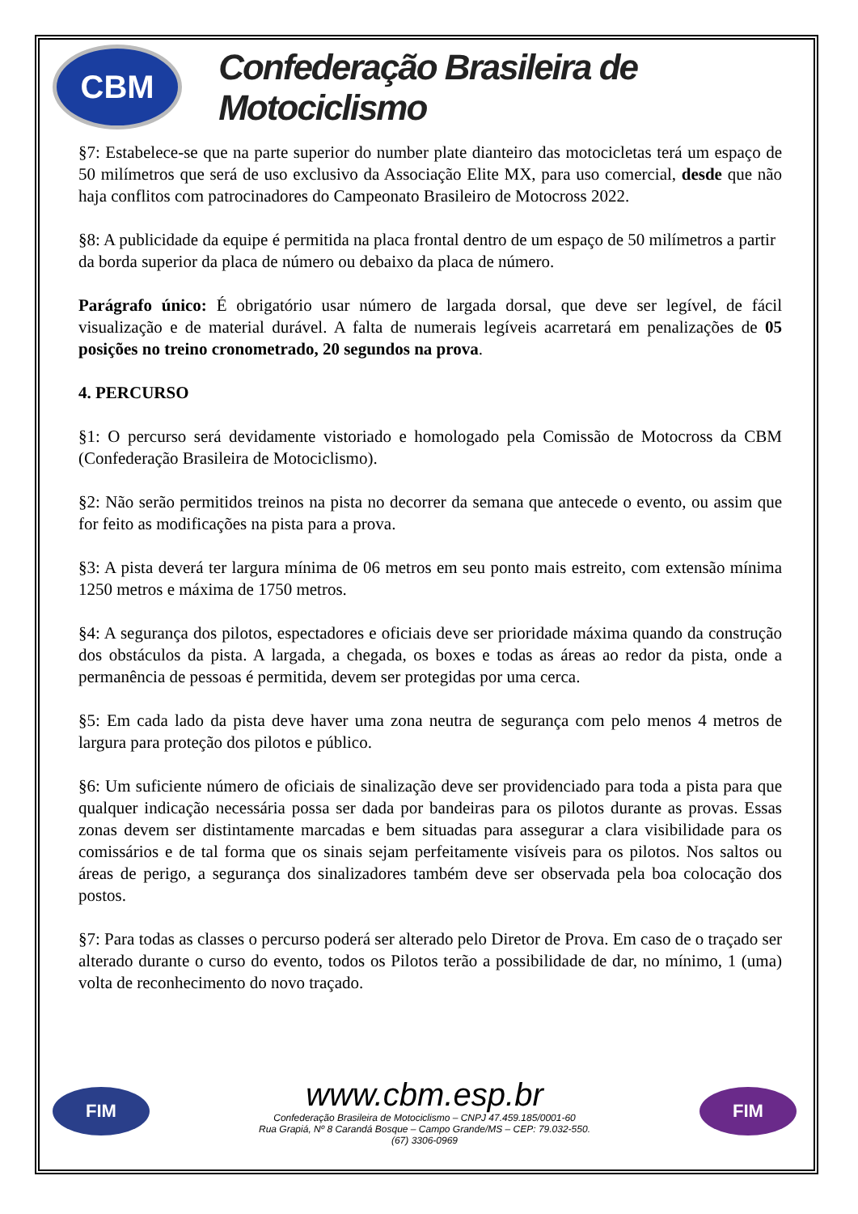CBM
Confederação Brasileira de Motociclismo
§7: Estabelece-se que na parte superior do number plate dianteiro das motocicletas terá um espaço de 50 milímetros que será de uso exclusivo da Associação Elite MX, para uso comercial, desde que não haja conflitos com patrocinadores do Campeonato Brasileiro de Motocross 2022.
§8: A publicidade da equipe é permitida na placa frontal dentro de um espaço de 50 milímetros a partir da borda superior da placa de número ou debaixo da placa de número.
Parágrafo único: É obrigatório usar número de largada dorsal, que deve ser legível, de fácil visualização e de material durável. A falta de numerais legíveis acarretará em penalizações de 05 posições no treino cronometrado, 20 segundos na prova.
4. PERCURSO
§1: O percurso será devidamente vistoriado e homologado pela Comissão de Motocross da CBM (Confederação Brasileira de Motociclismo).
§2: Não serão permitidos treinos na pista no decorrer da semana que antecede o evento, ou assim que for feito as modificações na pista para a prova.
§3: A pista deverá ter largura mínima de 06 metros em seu ponto mais estreito, com extensão mínima 1250 metros e máxima de 1750 metros.
§4: A segurança dos pilotos, espectadores e oficiais deve ser prioridade máxima quando da construção dos obstáculos da pista. A largada, a chegada, os boxes e todas as áreas ao redor da pista, onde a permanência de pessoas é permitida, devem ser protegidas por uma cerca.
§5: Em cada lado da pista deve haver uma zona neutra de segurança com pelo menos 4 metros de largura para proteção dos pilotos e público.
§6: Um suficiente número de oficiais de sinalização deve ser providenciado para toda a pista para que qualquer indicação necessária possa ser dada por bandeiras para os pilotos durante as provas. Essas zonas devem ser distintamente marcadas e bem situadas para assegurar a clara visibilidade para os comissários e de tal forma que os sinais sejam perfeitamente visíveis para os pilotos. Nos saltos ou áreas de perigo, a segurança dos sinalizadores também deve ser observada pela boa colocação dos postos.
§7: Para todas as classes o percurso poderá ser alterado pelo Diretor de Prova. Em caso de o traçado ser alterado durante o curso do evento, todos os Pilotos terão a possibilidade de dar, no mínimo, 1 (uma) volta de reconhecimento do novo traçado.
FIM
www.cbm.esp.br
Confederação Brasileira de Motociclismo – CNPJ 47.459.185/0001-60
Rua Grapiá, Nº 8 Carandá Bosque – Campo Grande/MS – CEP: 79.032-550.
(67) 3306-0969
FIM